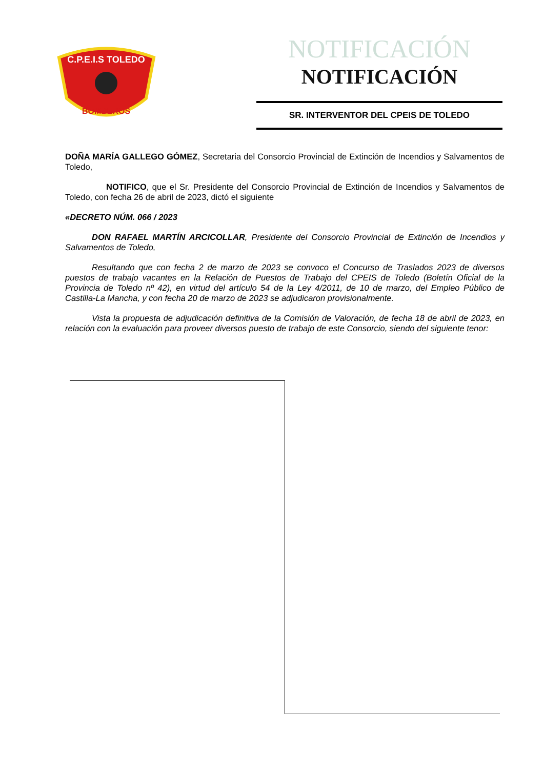C.P.E.I.S TOLEDO
BOMBEROS
NOTIFICACIÓN
NOTIFICACIÓN
SR. INTERVENTOR DEL CPEIS DE TOLEDO
DOÑA MARÍA GALLEGO GÓMEZ, Secretaria del Consorcio Provincial de Extinción de Incendios y Salvamentos de Toledo,
NOTIFICO, que el Sr. Presidente del Consorcio Provincial de Extinción de Incendios y Salvamentos de Toledo, con fecha 26 de abril de 2023, dictó el siguiente
«DECRETO NÚM. 066 / 2023
DON RAFAEL MARTÍN ARCICOLLAR, Presidente del Consorcio Provincial de Extinción de Incendios y Salvamentos de Toledo,
Resultando que con fecha 2 de marzo de 2023 se convoco el Concurso de Traslados 2023 de diversos puestos de trabajo vacantes en la Relación de Puestos de Trabajo del CPEIS de Toledo (Boletín Oficial de la Provincia de Toledo nº 42), en virtud del artículo 54 de la Ley 4/2011, de 10 de marzo, del Empleo Público de Castilla-La Mancha, y con fecha 20 de marzo de 2023 se adjudicaron provisionalmente.
Vista la propuesta de adjudicación definitiva de la Comisión de Valoración, de fecha 18 de abril de 2023, en relación con la evaluación para proveer diversos puesto de trabajo de este Consorcio, siendo del siguiente tenor: